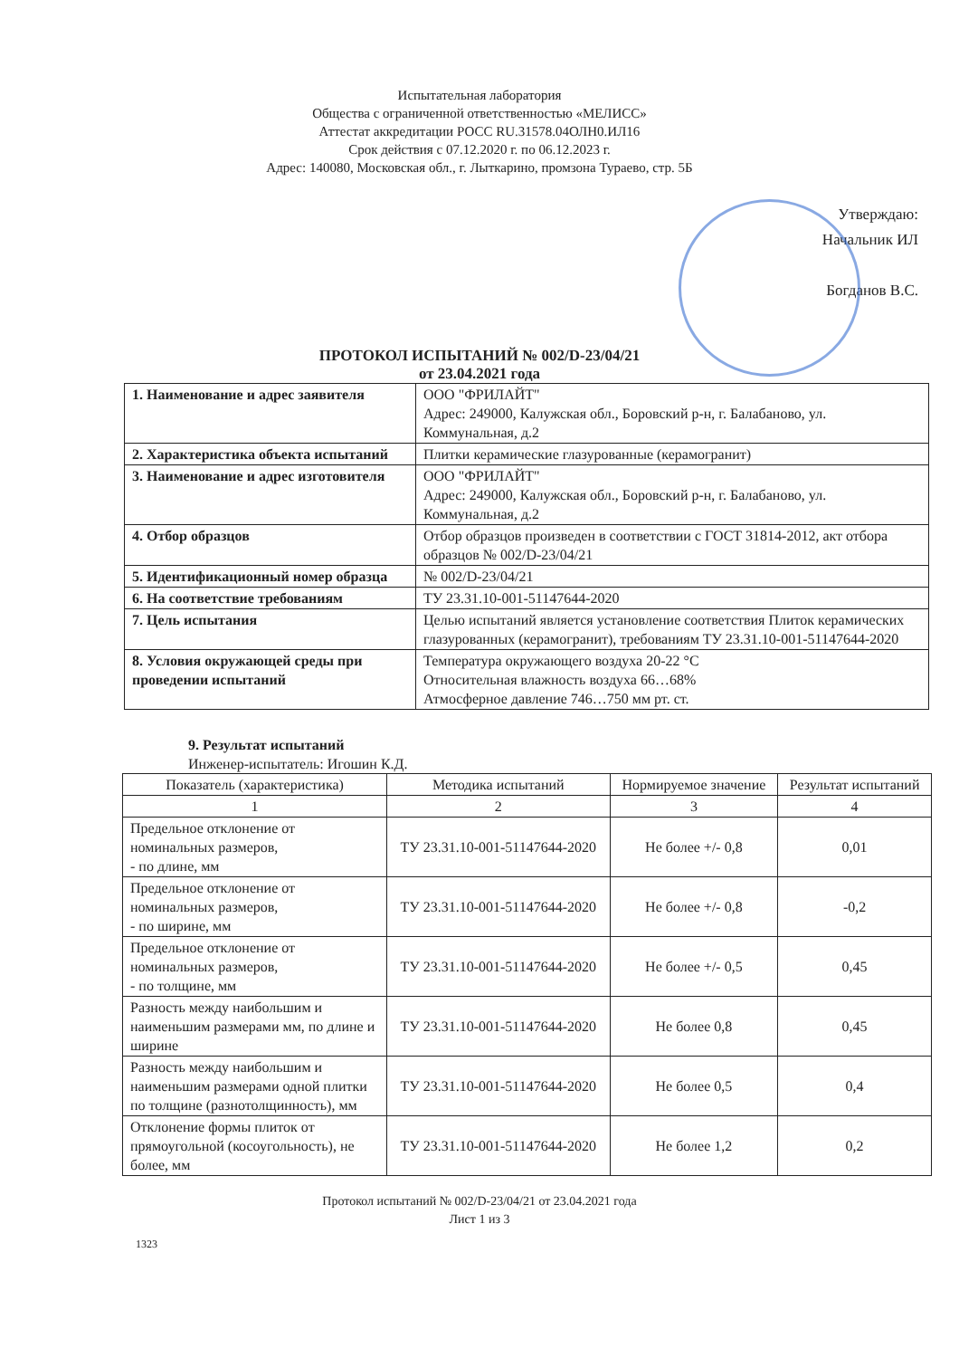Испытательная лаборатория
Общества с ограниченной ответственностью «МЕЛИСС»
Аттестат аккредитации РОСС RU.31578.04ОЛН0.ИЛ16
Срок действия с 07.12.2020 г. по 06.12.2023 г.
Адрес: 140080, Московская обл., г. Лыткарино, промзона Тураево, стр. 5Б
Утверждаю:
Начальник ИЛ
Богданов В.С.
ПРОТОКОЛ ИСПЫТАНИЙ № 002/D-23/04/21
от 23.04.2021 года
| 1. Наименование и адрес заявителя | ООО "ФРИЛАЙТ" Адрес: 249000, Калужская обл., Боровский р-н, г. Балабаново, ул. Коммунальная, д.2 |
| 2. Характеристика объекта испытаний | Плитки керамические глазурованные (керамогранит) |
| 3. Наименование и адрес изготовителя | ООО "ФРИЛАЙТ" Адрес: 249000, Калужская обл., Боровский р-н, г. Балабаново, ул. Коммунальная, д.2 |
| 4. Отбор образцов | Отбор образцов произведен в соответствии с ГОСТ 31814-2012, акт отбора образцов № 002/D-23/04/21 |
| 5. Идентификационный номер образца | № 002/D-23/04/21 |
| 6. На соответствие требованиям | ТУ 23.31.10-001-51147644-2020 |
| 7. Цель испытания | Целью испытаний является установление соответствия Плиток керамических глазурованных (керамогранит), требованиям ТУ 23.31.10-001-51147644-2020 |
| 8. Условия окружающей среды при проведении испытаний | Температура окружающего воздуха 20-22 °С Относительная влажность воздуха 66…68% Атмосферное давление 746…750 мм рт. ст. |
9. Результат испытаний
Инженер-испытатель: Игошин К.Д.
| Показатель (характеристика) | Методика испытаний | Нормируемое значение | Результат испытаний |
| --- | --- | --- | --- |
| 1 | 2 | 3 | 4 |
| Предельное отклонение от номинальных размеров, - по длине, мм | ТУ 23.31.10-001-51147644-2020 | Не более +/- 0,8 | 0,01 |
| Предельное отклонение от номинальных размеров, - по ширине, мм | ТУ 23.31.10-001-51147644-2020 | Не более +/- 0,8 | -0,2 |
| Предельное отклонение от номинальных размеров, - по толщине, мм | ТУ 23.31.10-001-51147644-2020 | Не более +/- 0,5 | 0,45 |
| Разность между наибольшим и наименьшим размерами мм, по длине и ширине | ТУ 23.31.10-001-51147644-2020 | Не более 0,8 | 0,45 |
| Разность между наибольшим и наименьшим размерами одной плитки по толщине (разнотолщинность), мм | ТУ 23.31.10-001-51147644-2020 | Не более 0,5 | 0,4 |
| Отклонение формы плиток от прямоугольной (косоугольность), не более, мм | ТУ 23.31.10-001-51147644-2020 | Не более 1,2 | 0,2 |
Протокол испытаний № 002/D-23/04/21 от 23.04.2021 года
Лист 1 из 3
1323